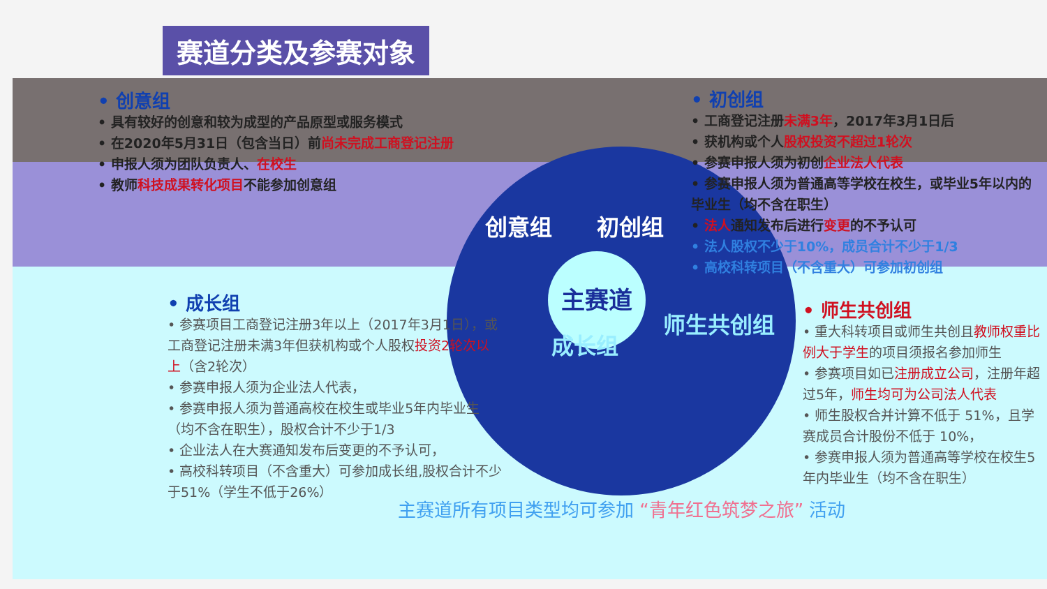赛道分类及参赛对象
• 创意组
• 具有较好的创意和较为成型的产品原型或服务模式
• 在2020年5月31日（包含当日）前尚未完成工商登记注册
• 申报人须为团队负责人、在校生
• 教师科技成果转化项目不能参加创意组
• 初创组
• 工商登记注册未满3年，2017年3月1日后
• 获机构或个人股权投资不超过1轮次
• 参赛申报人须为初创企业法人代表
• 参赛申报人须为普通高等学校在校生，或毕业5年以内的毕业生（均不含在职生）
• 法人通知发布后进行变更的不予认可
• 法人股权不少于10%，成员合计不少于1/3
• 高校科转项目（不含重大）可参加初创组
创意组 初创组
主赛道
成长组
师生共创组
• 成长组
• 参赛项目工商登记注册3年以上（2017年3月1日），或工商登记注册未满3年但获机构或个人股权投资2轮次以上（含2轮次）
• 参赛申报人须为企业法人代表，
• 参赛申报人须为普通高校在校生或毕业5年内毕业生（均不含在职生），股权合计不少于1/3
• 企业法人在大赛通知发布后变更的不予认可，
• 高校科转项目（不含重大）可参加成长组,股权合计不少于51%（学生不低于26%）
• 师生共创组
• 重大科转项目或师生共创且教师权重比例大于学生的项目须报名参加师生
• 参赛项目如已注册成立公司，注册年超过5年，师生均可为公司法人代表
• 师生股权合并计算不低于 51%，且学赛成员合计股份不低于 10%，
• 参赛申报人须为普通高等学校在校生5年内毕业生（均不含在职生）
主赛道所有项目类型均可参加 “青年红色筑梦之旅” 活动